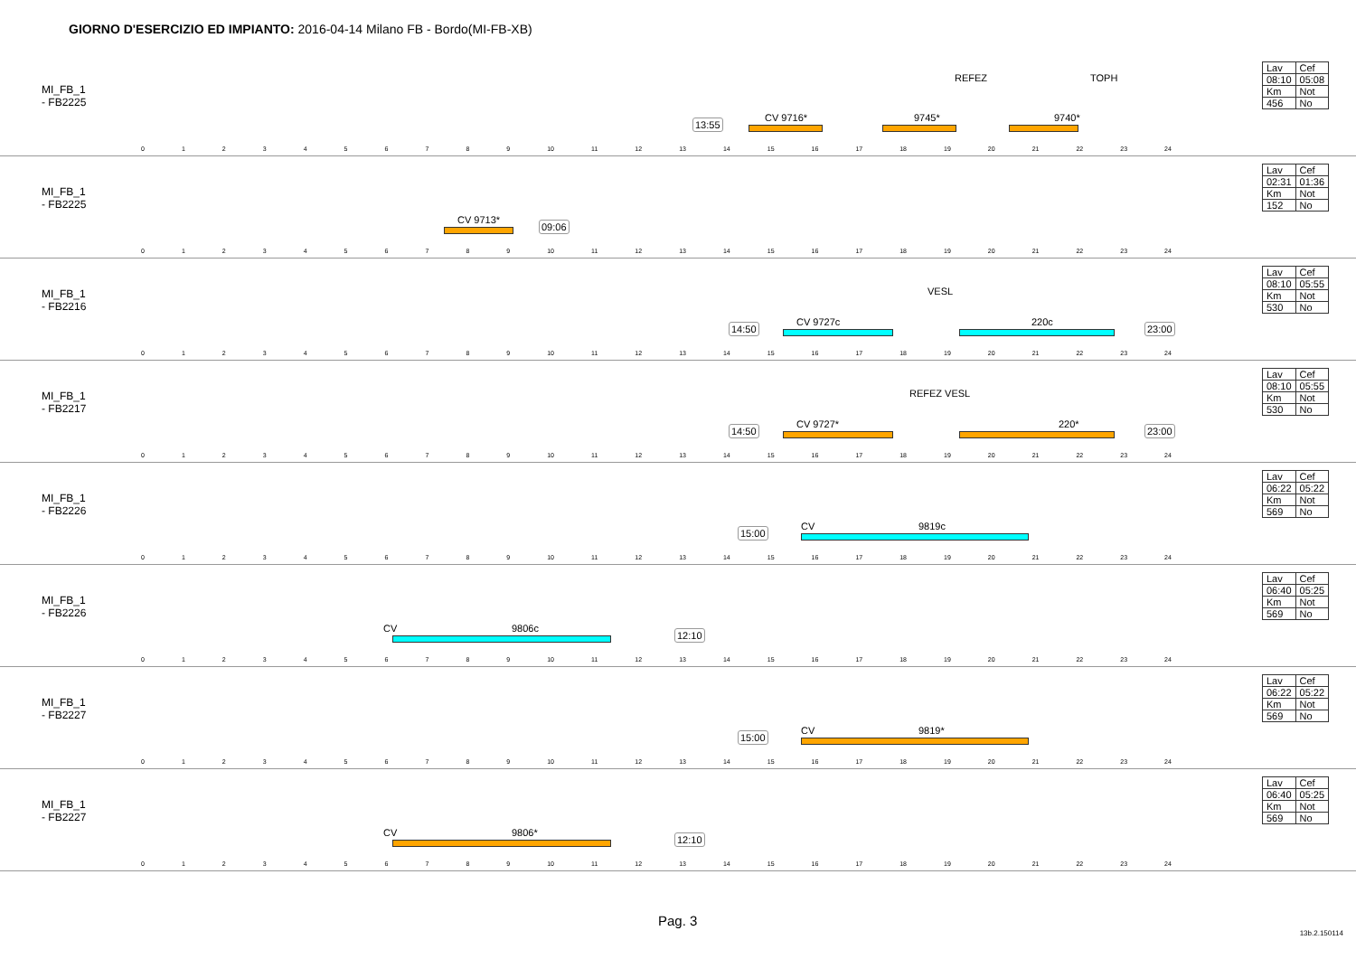GIORNO D'ESERCIZIO ED IMPIANTO: 2016-04-14 Milano FB - Bordo(MI-FB-XB)
MI_FB_1
- FB2225
13:55 CV 9716* 9745* 9740*
REFEZ TOPH
0123456789 10 11 12 13 14 15 16 17 18 19 20 21 22 23 24
| Lav | Cef |
| 08:10 | 05:08 |
| Km | Not |
| 456 | No |
MI_FB_1
- FB2225
CV 9713* 09:06
0123456789 10 11 12 13 14 15 16 17 18 19 20 21 22 23 24
| Lav | Cef |
| 02:31 | 01:36 |
| Km | Not |
| 152 | No |
MI_FB_1
- FB2216
14:50 CV 9727c
VESL
220c 23:00
0123456789 10 11 12 13 14 15 16 17 18 19 20 21 22 23 24
| Lav | Cef |
| 08:10 | 05:55 |
| Km | Not |
| 530 | No |
MI_FB_1
- FB2217
14:50 CV 9727*
REFEZ VESL
220* 23:00
0123456789 10 11 12 13 14 15 16 17 18 19 20 21 22 23 24
| Lav | Cef |
| 08:10 | 05:55 |
| Km | Not |
| 530 | No |
MI_FB_1
- FB2226
15:00 CV 9819c
0123456789 10 11 12 13 14 15 16 17 18 19 20 21 22 23 24
| Lav | Cef |
| 06:22 | 05:22 |
| Km | Not |
| 569 | No |
MI_FB_1
- FB2226
CV 9806c 12:10
0123456789 10 11 12 13 14 15 16 17 18 19 20 21 22 23 24
| Lav | Cef |
| 06:40 | 05:25 |
| Km | Not |
| 569 | No |
MI_FB_1
- FB2227
15:00 CV 9819*
0123456789 10 11 12 13 14 15 16 17 18 19 20 21 22 23 24
| Lav | Cef |
| 06:22 | 05:22 |
| Km | Not |
| 569 | No |
MI_FB_1
- FB2227
CV 9806* 12:10
0123456789 10 11 12 13 14 15 16 17 18 19 20 21 22 23 24
| Lav | Cef |
| 06:40 | 05:25 |
| Km | Not |
| 569 | No |
Pag. 3
13b.2.150114